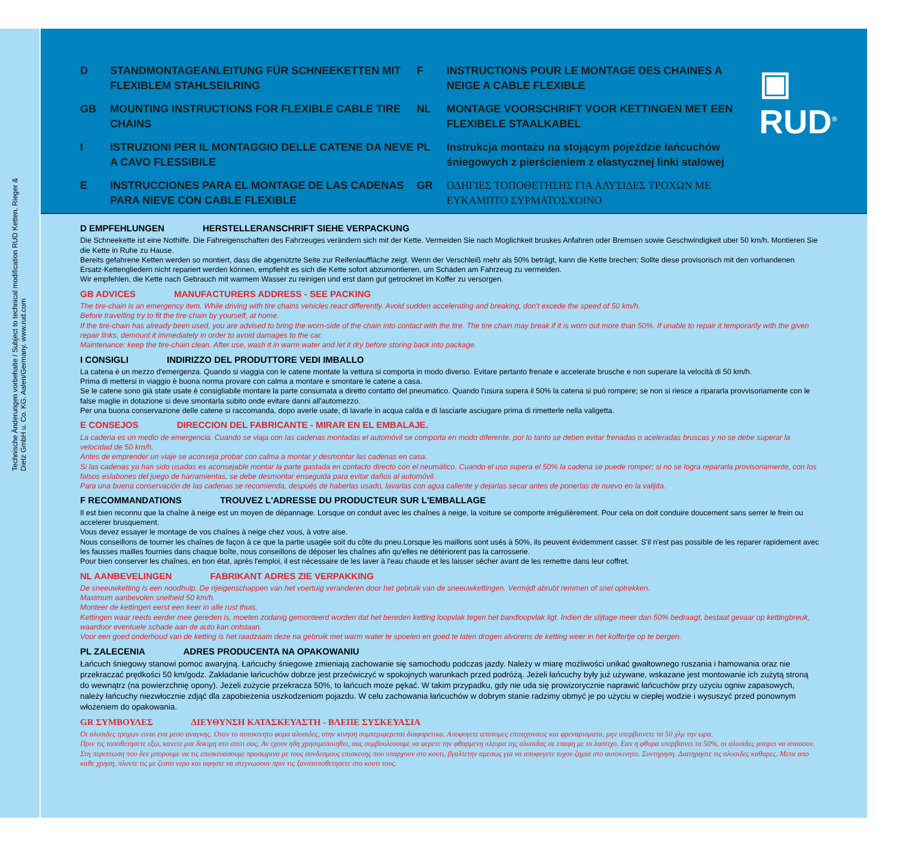Technische Änderungen vorbehalte / Subject to technical modification RUD Ketten. Rieger & Dietz GmbH u. Co. KG. Aalen/Germany. www.rud.com
D STANDMONTAGEANLEITUNG FÜR SCHNEEKETTEN MIT FLEXIBLEM STAHLSEILRING
GB MOUNTING INSTRUCTIONS FOR FLEXIBLE CABLE TIRE CHAINS
I ISTRUZIONI PER IL MONTAGGIO DELLE CATENE DA NEVE A CAVO FLESSIBILE
E INSTRUCCIONES PARA EL MONTAGE DE LAS CADENAS PARA NIEVE CON CABLE FLEXIBLE
F INSTRUCTIONS POUR LE MONTAGE DES CHAINES A NEIGE A CABLE FLEXIBLE
NL MONTAGE VOORSCHRIFT VOOR KETTINGEN MET EEN FLEXIBELE STAALKABEL
PL Instrukcja montażu na stojącym pojeździe łańcuchów śniegowych z pierścieniem z elastycznej linki stalowej
GR ΟΔΗΓΙΕΣ ΤΟΠΟΘΕΤΗΣΗΣ ΓΙΑ ΑΛΥΣΙΔΕΣ ΤΡΟΧΩΝ ΜΕ ΕΥΚΑΜΠΤΟ ΣΥΡΜΑΤΟΣΧΟΙΝΟ
▣ RUD<sup>®</sup>
D EMPFEHLUNGEN HERSTELLERANSCHRIFT SIEHE VERPACKUNG
Die Schneekette ist eine Nothilfe. Die Fahreigenschaften des Fahrzeuges verändern sich mit der Kette. Vermeiden Sie nach Moglichkeit bruskes Anfahren oder Bremsen sowie Geschwindigkeit uber 50 km/h. Montieren Sie die Kette in Ruhe zu Hause.
Bereits gefahrene Ketten werden so montiert, dass die abgenützte Seite zur Reifenlauffläche zeigt. Wenn der Verschleiß mehr als 50% beträgt, kann die Kette brechen; Sollte diese provisorisch mit den vorhandenen Ersatz-Kettengliedern nicht repariert werden können, empfiehlt es sich die Kette sofort abzumontieren, um Schäden am Fahrzeug zu vermeiden.
Wir empfehlen, die Kette nach Gebrauch mit warmem Wasser zu reinigen und erst dann gut getrocknet im Koffer zu versorgen.
GB ADVICES MANUFACTURERS ADDRESS - SEE PACKING
The tire-chain is an emergency item. While driving with tire chains vehicles react differently. Avoid sudden accelerating and breaking, don't excede the speed of 50 km/h.
Before travelling try to fit the tire-chain by yourself, at home.
If the tire-chain has already been used, you are advised to bring the worn-side of the chain into contact with the tire. The tire chain may break if it is worn out more than 50%. If unable to repair it temporarily with the given repair links, demount it immediately in order to avoid damages to the car.
Maintenance: keep the tire-chain clean. After use, wash it in warm water and let it dry before storing back into package.
I CONSIGLI INDIRIZZO DEL PRODUTTORE VEDI IMBALLO
La catena è un mezzo d'emergenza. Quando si viaggia con le catene montate la vettura si comporta in modo diverso. Evitare pertanto frenate e accelerate brusche e non superare la velocità di 50 km/h.
Prima di mettersi in viaggio è buona norma provare con calma a montare e smontare le catene a casa.
Se le catene sono già state usate è consigliabile montare la parte consumata a diretto contatto del pneumatico. Quando l'usura supera il 50% la catena si può rompere; se non si riesce a ripararla provvisoriamente con le false maglie in dotazione si deve smontarla subito onde evitare danni all'automezzo.
Per una buona conservazione delle catene si raccomanda, dopo averle usate, di lavarle in acqua calda e di lasciarle asciugare prima di rimetterle nella valigetta.
E CONSEJOS DIRECCION DEL FABRICANTE - MIRAR EN EL EMBALAJE.
La cadena es un medio de emergencia. Cuando se viaja con las cadenas montadas el automóvil se comporta en modo diferente. por lo tanto se deben evitar frenadas o aceleradas bruscas y no se debe superar la velocidad de 50 km/h.
Antes de emprender un viaje se aconseja probar con calma a montar y desmontar las cadenas en casa.
Si las cadenas ya han sido usadas es aconsejable montar la parte gastada en contacto directo con el neumático. Cuando el uso supera el 50% la cadena se puede romper; si no se logra repararla provisoriamente, con los falsos eslabones del juego de harramientas, se debe desmontar enseguida para evitar daños al automóvil.
Para una buena conservación de las cadenas se recomienda, después de haberlas usado, lavarlas con agua caliente y dejarlas secar antes de ponerlas de nuevo en la valijita.
F RECOMMANDATIONS TROUVEZ L'ADRESSE DU PRODUCTEUR SUR L'EMBALLAGE
Il est bien reconnu que la chaîne à neige est un moyen de dépannage. Lorsque on conduit avec les chaînes à neige, la voiture se comporte irrégulièrement. Pour cela on doit conduire doucement sans serrer le frein ou accelerer brusquement.
Vous devez essayer le montage de vos chaînes à neige chez vous, à votre aise.
Nous conseillons de tourner les chaînes de façon à ce que la partie usagée soit du côte du pneu.Lorsque les maillons sont usés à 50%, ils peuvent évidemment casser. S'il n'est pas possible de les reparer rapidement avec les fausses mailles fournies dans chaque boîte, nous conseillons de déposer les chaînes afin qu'elles ne détériorent pas la carrosserie.
Pour bien conserver les chaînes, en bon état, après l'emploi, il est nécessaire de les laver à l'eau chaude et les laisser sécher avant de les remettre dans leur coffret.
NL AANBEVELINGEN FABRIKANT ADRES ZIE VERPAKKING
De sneeuwketting is een noodhulp. De rijeigenschappen van het voertuig veranderen door het gebruik van de sneeuwkettingen. Vermijdt abrubt remmen of snel optrekken.
Maximum aanbevolen snelheid 50 km/h.
Monteer de kettingen eerst een keer in alle rust thuis.
Kettingen waar reeds eerder mee gereden is, moeten zodanig gemonteerd worden dat het bereden ketting loopvlak tegen het bandloopvlak ligt. Indien de slijtage meer dan 50% bedraagt, bestaat gevaar op kettingbreuk, waardoor eventuele schade aan de auto kan ontstaan.
Voor een goed onderhoud van de ketting is het raadzaam deze na gebruik met warm water te spoelen en goed te laten drogen alvorens de ketting weer in het koffertje op te bergen.
PL ZALECENIA ADRES PRODUCENTA NA OPAKOWANIU
Łańcuch śniegowy stanowi pomoc awaryjną. Łańcuchy śniegowe zmieniają zachowanie się samochodu podczas jazdy. Należy w miarę możliwości unikać gwałtownego ruszania i hamowania oraz nie przekraczać prędkości 50 km/godz. Zakładanie łańcuchów dobrze jest przećwiczyć w spokojnych warunkach przed podróżą. Jeżeli łańcuchy były już używane, wskazane jest montowanie ich zużytą stroną do wewnątrz (na powierzchnię opony). Jeżeli zużycie przekracza 50%, to łańcuch może pękać. W takim przypadku, gdy nie uda się prowizorycznie naprawić łańcuchów przy użyciu ogniw zapasowych, należy łańcuchy niezwłocznie zdjąć dla zapobieżenia uszkodzeniom pojazdu. W celu zachowania łańcuchów w dobrym stanie radzimy obmyć je po użyciu w ciepłej wodzie i wysuszyć przed ponownym włożeniem do opakowania.
GR ΣΥΜΒΟΥΛΕΣ ΔΙΕΥΘΥΝΣΗ ΚΑΤΑΣΚΕΥΑΣΤΗ - ΒΛΕΠΕ ΣΥΣΚΕΥΑΣΙΑ
Οι αλυσιδες τροχων ειναι ενα μεσο αναγκης. Οταν το αυτοκινητο φορα αλυσιδες, στην κινηση συμπεριφερεται διαφορετικα. Αποφυγετε αποτομες επιταχυνσεις και φρεναρισματα, μην υπερβαινετε τα 50 χλμ την ωρα.
Πριν τις τοποθετησετε εξω, κανετε μια δοκιμη στο σπιτι σας. Αν εχουν ηδη χρησιμοποιηθει, σας συμβουλευουμε να φερετε την φθαρμενη πλευρα της αλυσιδας σε επαφη με το λαστιχο. Εαν η φθορα υπερβαινει το 50%, οι αλυσιδες μπορει να σπασουν. Στη περιπτωση που δεν μπορουμε να τις επισκευασουμε προσωρινα με τους συνδεσμους επισκευης που υπαρχουν στο κουτι, βγαλτετην αμεσως για να αποφυγετε τυχον ζημια στο αυτοκινητο. Συντηρηση. Διατηρηστε τις αλυσιδες καθαρες. Μετα απο καθε χρηση, πλυντε τις με ζεστο νερο και αφηστε να στεγνωσουν πριν τις ξανατοποθετησετε στο κουτι τους.